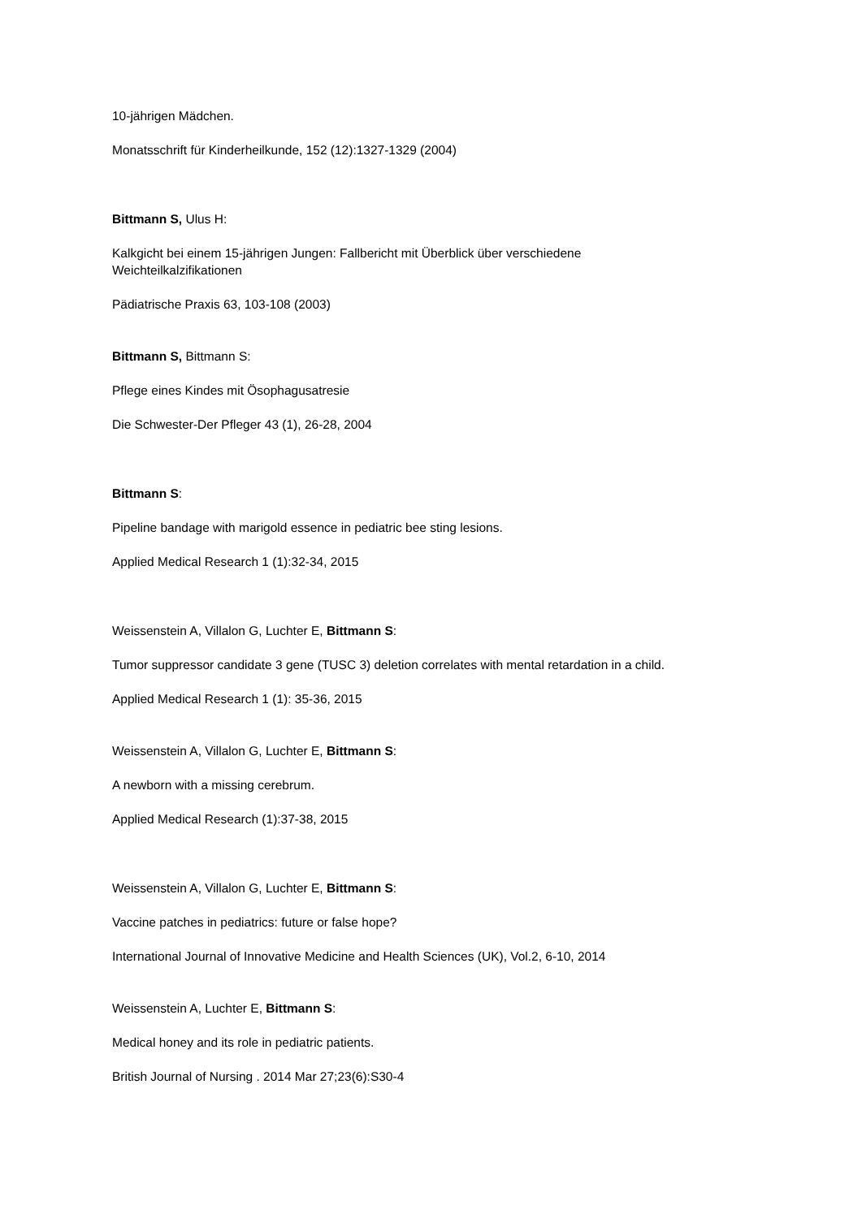10-jährigen Mädchen.
Monatsschrift für Kinderheilkunde, 152 (12):1327-1329 (2004)
Bittmann S, Ulus H:
Kalkgicht bei einem 15-jährigen Jungen: Fallbericht mit Überblick über verschiedene
Weichteilkalzifikationen
Pädiatrische Praxis 63, 103-108 (2003)
Bittmann S, Bittmann S:
Pflege eines Kindes mit Ösophagusatresie
Die Schwester-Der Pfleger 43 (1), 26-28, 2004
Bittmann S:
Pipeline bandage with marigold essence in pediatric bee sting lesions.
Applied Medical Research 1 (1):32-34, 2015
Weissenstein A, Villalon G, Luchter E, Bittmann S:
Tumor suppressor candidate 3 gene (TUSC 3) deletion correlates with mental retardation in a child.
Applied Medical Research 1 (1): 35-36, 2015
Weissenstein A, Villalon G, Luchter E, Bittmann S:
A newborn with a missing cerebrum.
Applied Medical Research (1):37-38, 2015
Weissenstein A, Villalon G, Luchter E, Bittmann S:
Vaccine patches in pediatrics: future or false hope?
International Journal of Innovative Medicine and Health Sciences (UK), Vol.2, 6-10, 2014
Weissenstein A, Luchter E, Bittmann S:
Medical honey and its role in pediatric patients.
British Journal of Nursing . 2014 Mar 27;23(6):S30-4